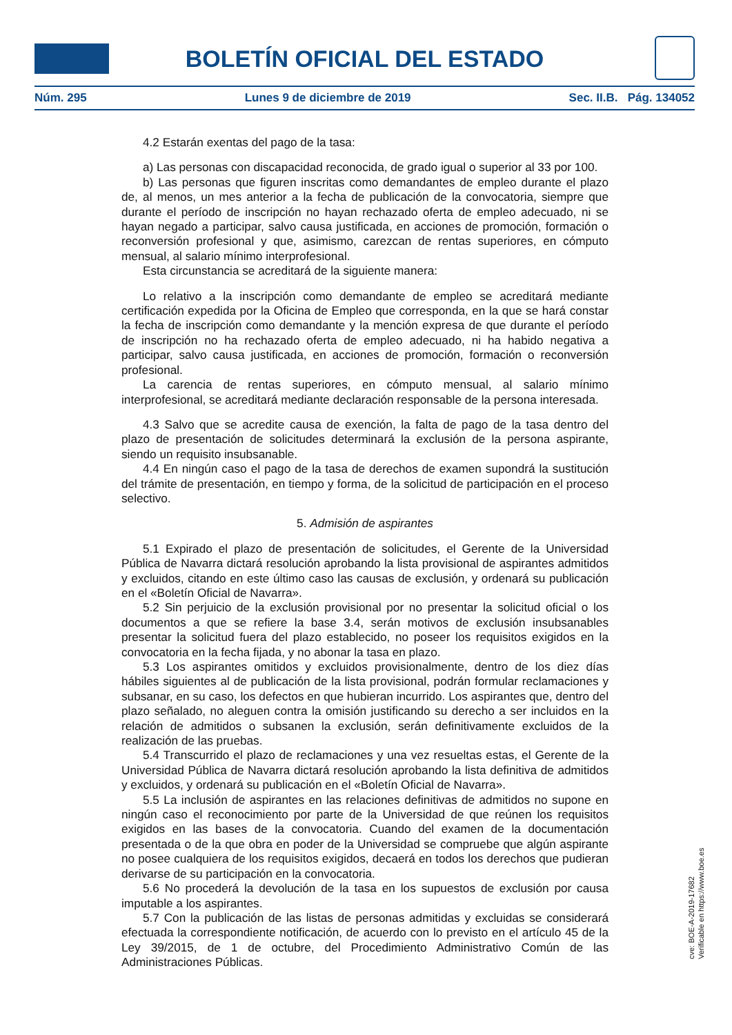BOLETÍN OFICIAL DEL ESTADO
Núm. 295 Lunes 9 de diciembre de 2019 Sec. II.B. Pág. 134052
4.2 Estarán exentas del pago de la tasa:
a) Las personas con discapacidad reconocida, de grado igual o superior al 33 por 100.
b) Las personas que figuren inscritas como demandantes de empleo durante el plazo de, al menos, un mes anterior a la fecha de publicación de la convocatoria, siempre que durante el período de inscripción no hayan rechazado oferta de empleo adecuado, ni se hayan negado a participar, salvo causa justificada, en acciones de promoción, formación o reconversión profesional y que, asimismo, carezcan de rentas superiores, en cómputo mensual, al salario mínimo interprofesional.
Esta circunstancia se acreditará de la siguiente manera:
Lo relativo a la inscripción como demandante de empleo se acreditará mediante certificación expedida por la Oficina de Empleo que corresponda, en la que se hará constar la fecha de inscripción como demandante y la mención expresa de que durante el período de inscripción no ha rechazado oferta de empleo adecuado, ni ha habido negativa a participar, salvo causa justificada, en acciones de promoción, formación o reconversión profesional.
La carencia de rentas superiores, en cómputo mensual, al salario mínimo interprofesional, se acreditará mediante declaración responsable de la persona interesada.
4.3 Salvo que se acredite causa de exención, la falta de pago de la tasa dentro del plazo de presentación de solicitudes determinará la exclusión de la persona aspirante, siendo un requisito insubsanable.
4.4 En ningún caso el pago de la tasa de derechos de examen supondrá la sustitución del trámite de presentación, en tiempo y forma, de la solicitud de participación en el proceso selectivo.
5. Admisión de aspirantes
5.1 Expirado el plazo de presentación de solicitudes, el Gerente de la Universidad Pública de Navarra dictará resolución aprobando la lista provisional de aspirantes admitidos y excluidos, citando en este último caso las causas de exclusión, y ordenará su publicación en el «Boletín Oficial de Navarra».
5.2 Sin perjuicio de la exclusión provisional por no presentar la solicitud oficial o los documentos a que se refiere la base 3.4, serán motivos de exclusión insubsanables presentar la solicitud fuera del plazo establecido, no poseer los requisitos exigidos en la convocatoria en la fecha fijada, y no abonar la tasa en plazo.
5.3 Los aspirantes omitidos y excluidos provisionalmente, dentro de los diez días hábiles siguientes al de publicación de la lista provisional, podrán formular reclamaciones y subsanar, en su caso, los defectos en que hubieran incurrido. Los aspirantes que, dentro del plazo señalado, no aleguen contra la omisión justificando su derecho a ser incluidos en la relación de admitidos o subsanen la exclusión, serán definitivamente excluidos de la realización de las pruebas.
5.4 Transcurrido el plazo de reclamaciones y una vez resueltas estas, el Gerente de la Universidad Pública de Navarra dictará resolución aprobando la lista definitiva de admitidos y excluidos, y ordenará su publicación en el «Boletín Oficial de Navarra».
5.5 La inclusión de aspirantes en las relaciones definitivas de admitidos no supone en ningún caso el reconocimiento por parte de la Universidad de que reúnen los requisitos exigidos en las bases de la convocatoria. Cuando del examen de la documentación presentada o de la que obra en poder de la Universidad se compruebe que algún aspirante no posee cualquiera de los requisitos exigidos, decaerá en todos los derechos que pudieran derivarse de su participación en la convocatoria.
5.6 No procederá la devolución de la tasa en los supuestos de exclusión por causa imputable a los aspirantes.
5.7 Con la publicación de las listas de personas admitidas y excluidas se considerará efectuada la correspondiente notificación, de acuerdo con lo previsto en el artículo 45 de la Ley 39/2015, de 1 de octubre, del Procedimiento Administrativo Común de las Administraciones Públicas.
cve: BOE-A-2019-17682
Verificable en https://www.boe.es